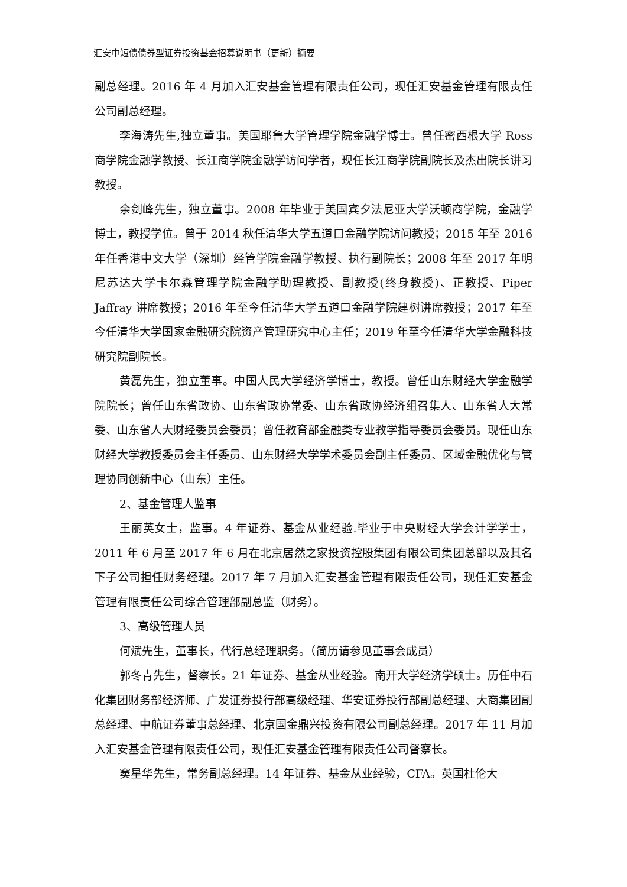汇安中短债债券型证券投资基金招募说明书（更新）摘要
副总经理。2016 年 4 月加入汇安基金管理有限责任公司，现任汇安基金管理有限责任公司副总经理。
李海涛先生,独立董事。美国耶鲁大学管理学院金融学博士。曾任密西根大学 Ross 商学院金融学教授、长江商学院金融学访问学者，现任长江商学院副院长及杰出院长讲习教授。
余剑峰先生，独立董事。2008 年毕业于美国宾夕法尼亚大学沃顿商学院，金融学博士，教授学位。曾于 2014 秋任清华大学五道口金融学院访问教授；2015 年至 2016 年任香港中文大学（深圳）经管学院金融学教授、执行副院长；2008 年至 2017 年明尼苏达大学卡尔森管理学院金融学助理教授、副教授(终身教授)、正教授、Piper Jaffray 讲席教授；2016 年至今任清华大学五道口金融学院建树讲席教授；2017 年至今任清华大学国家金融研究院资产管理研究中心主任；2019 年至今任清华大学金融科技研究院副院长。
黄磊先生，独立董事。中国人民大学经济学博士，教授。曾任山东财经大学金融学院院长；曾任山东省政协、山东省政协常委、山东省政协经济组召集人、山东省人大常委、山东省人大财经委员会委员；曾任教育部金融类专业教学指导委员会委员。现任山东财经大学教授委员会主任委员、山东财经大学学术委员会副主任委员、区域金融优化与管理协同创新中心（山东）主任。
2、基金管理人监事
王丽英女士，监事。4 年证券、基金从业经验.毕业于中央财经大学会计学学士，2011 年 6 月至 2017 年 6 月在北京居然之家投资控股集团有限公司集团总部以及其名下子公司担任财务经理。2017 年 7 月加入汇安基金管理有限责任公司，现任汇安基金管理有限责任公司综合管理部副总监（财务）。
3、高级管理人员
何斌先生，董事长，代行总经理职务。（简历请参见董事会成员）
郭冬青先生，督察长。21 年证券、基金从业经验。南开大学经济学硕士。历任中石化集团财务部经济师、广发证券投行部高级经理、华安证券投行部副总经理、大商集团副总经理、中航证券董事总经理、北京国金鼎兴投资有限公司副总经理。2017 年 11 月加入汇安基金管理有限责任公司，现任汇安基金管理有限责任公司督察长。
窦星华先生，常务副总经理。14 年证券、基金从业经验，CFA。英国杜伦大